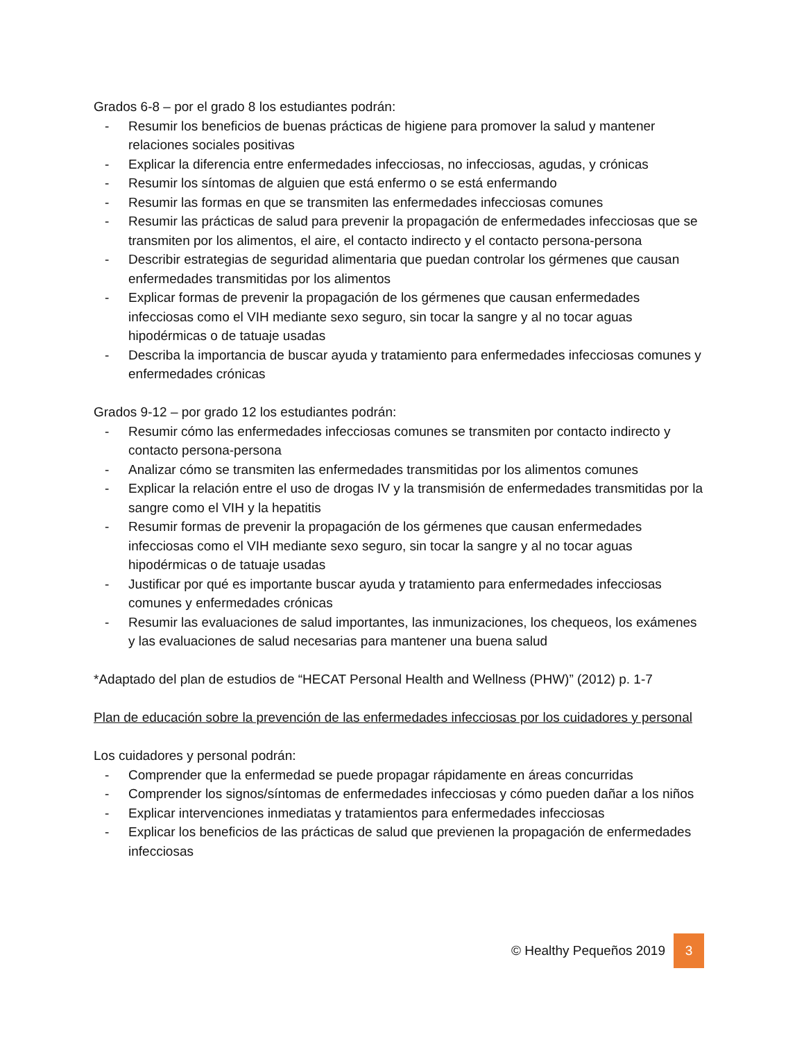Grados 6-8 – por el grado 8 los estudiantes podrán:
- Resumir los beneficios de buenas prácticas de higiene para promover la salud y mantener relaciones sociales positivas
- Explicar la diferencia entre enfermedades infecciosas, no infecciosas, agudas, y crónicas
- Resumir los síntomas de alguien que está enfermo o se está enfermando
- Resumir las formas en que se transmiten las enfermedades infecciosas comunes
- Resumir las prácticas de salud para prevenir la propagación de enfermedades infecciosas que se transmiten por los alimentos, el aire, el contacto indirecto y el contacto persona-persona
- Describir estrategias de seguridad alimentaria que puedan controlar los gérmenes que causan enfermedades transmitidas por los alimentos
- Explicar formas de prevenir la propagación de los gérmenes que causan enfermedades infecciosas como el VIH mediante sexo seguro, sin tocar la sangre y al no tocar aguas hipodérmicas o de tatuaje usadas
- Describa la importancia de buscar ayuda y tratamiento para enfermedades infecciosas comunes y enfermedades crónicas
Grados 9-12 – por grado 12 los estudiantes podrán:
- Resumir cómo las enfermedades infecciosas comunes se transmiten por contacto indirecto y contacto persona-persona
- Analizar cómo se transmiten las enfermedades transmitidas por los alimentos comunes
- Explicar la relación entre el uso de drogas IV y la transmisión de enfermedades transmitidas por la sangre como el VIH y la hepatitis
- Resumir formas de prevenir la propagación de los gérmenes que causan enfermedades infecciosas como el VIH mediante sexo seguro, sin tocar la sangre y al no tocar aguas hipodérmicas o de tatuaje usadas
- Justificar por qué es importante buscar ayuda y tratamiento para enfermedades infecciosas comunes y enfermedades crónicas
- Resumir las evaluaciones de salud importantes, las inmunizaciones, los chequeos, los exámenes y las evaluaciones de salud necesarias para mantener una buena salud
*Adaptado del plan de estudios de “HECAT Personal Health and Wellness (PHW)” (2012) p. 1-7
Plan de educación sobre la prevención de las enfermedades infecciosas por los cuidadores y personal
Los cuidadores y personal podrán:
- Comprender que la enfermedad se puede propagar rápidamente en áreas concurridas
- Comprender los signos/síntomas de enfermedades infecciosas y cómo pueden dañar a los niños
- Explicar intervenciones inmediatas y tratamientos para enfermedades infecciosas
- Explicar los beneficios de las prácticas de salud que previenen la propagación de enfermedades infecciosas
© Healthy Pequeños 2019 3